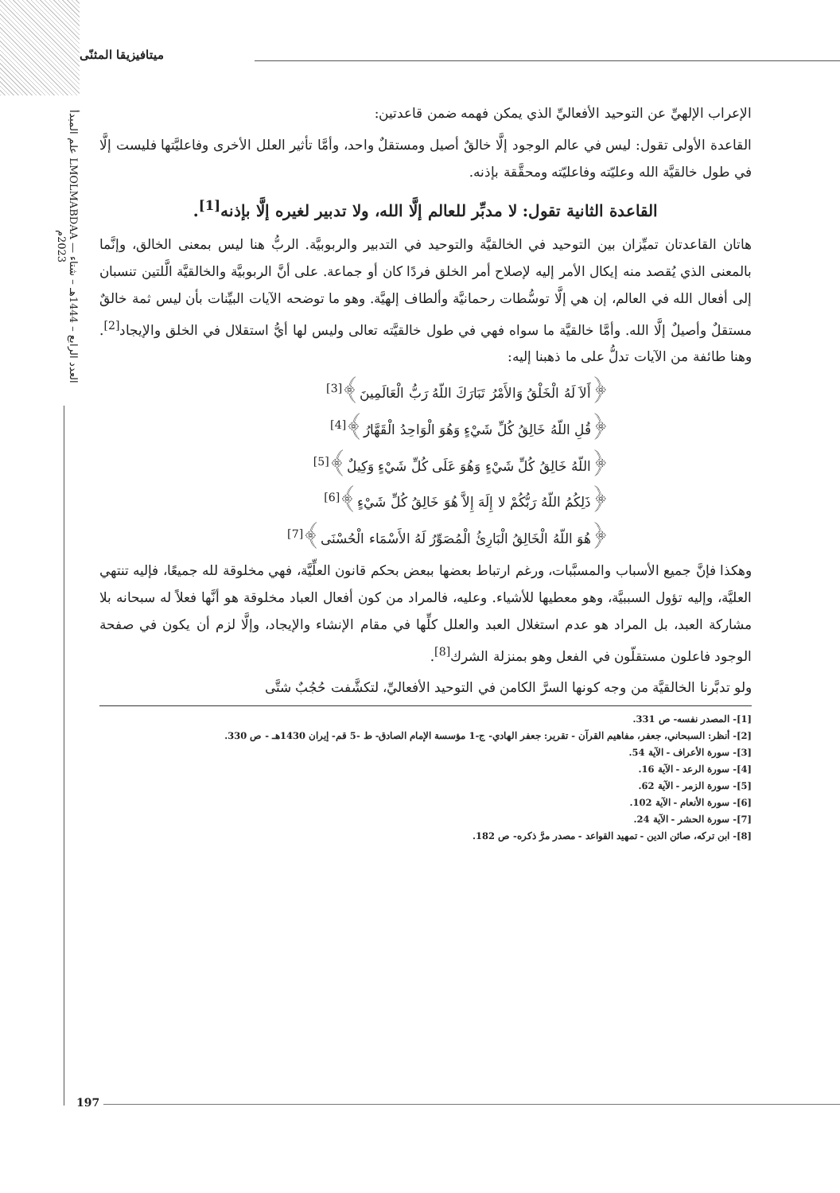علم المبدأ LMOLMABDAA — العدد الرابع – 1444هـ – شتاء 2023م
ميتافيزيقا المثنّى
الإعراب الإلهيِّ عن التوحيد الأفعاليِّ الذي يمكن فهمه ضمن قاعدتين:
القاعدة الأولى تقول: ليس في عالم الوجود إلَّا خالقٌ أصيل ومستقلٌ واحد، وأمَّا تأثير العلل الأخرى وفاعليَّتها فليست إلَّا في طول خالقيَّة الله وعليّته وفاعليّته ومحقَّقة بإذنه.
القاعدة الثانية تقول: لا مدبِّر للعالم إلَّا الله، ولا تدبير لغيره إلَّا بإذنه<sup>[1]</sup>.
هاتان القاعدتان تميِّزان بين التوحيد في الخالقيَّة والتوحيد في التدبير والربوبيَّة. الربُّ هنا ليس بمعنى الخالق، وإنَّما بالمعنى الذي يُقصد منه إيكال الأمر إليه لإصلاح أمر الخلق فردًا كان أو جماعة. على أنَّ الربوبيَّة والخالقيَّة الَّلتين تنسبان إلى أفعال الله في العالم، إن هي إلَّا توسُّطات رحمانيَّة وألطاف إلهيَّة. وهو ما توضحه الآيات البيِّنات بأن ليس ثمة خالقٌ مستقلٌ وأصيلٌ إلَّا الله. وأمَّا خالقيَّة ما سواه فهي في طول خالقيَّته تعالى وليس لها أيُّ استقلال في الخلق والإيجاد<sup>[2]</sup>. وهنا طائفة من الآيات تدلُّ على ما ذهبنا إليه:
﴿أَلاَ لَهُ الْخَلْقُ وَالأَمْرُ تَبَارَكَ اللّهُ رَبُّ الْعَالَمِينَ﴾<sup>[3]</sup>
﴿قُلِ اللّهُ خَالِقُ كُلِّ شَيْءٍ وَهُوَ الْوَاحِدُ الْقَهَّارُ﴾<sup>[4]</sup>
﴿اللّهُ خَالِقُ كُلِّ شَيْءٍ وَهُوَ عَلَى كُلِّ شَيْءٍ وَكِيلٌ﴾<sup>[5]</sup>
﴿ذَلِكُمُ اللّهُ رَبُّكُمْ لا إِلَهَ إِلاَّ هُوَ خَالِقُ كُلِّ شَيْءٍ﴾<sup>[6]</sup>
﴿هُوَ اللّهُ الْخَالِقُ الْبَارِئُ الْمُصَوِّرُ لَهُ الأَسْمَاء الْحُسْنَى﴾<sup>[7]</sup>
وهكذا فإنَّ جميع الأسباب والمسبَّبات، ورغم ارتباط بعضها ببعض بحكم قانون العلِّيَّة، فهي مخلوقة لله جميعًا، فإليه تنتهي العليَّة، وإليه تؤول السببيَّة، وهو معطيها للأشياء. وعليه، فالمراد من كون أفعال العباد مخلوقة هو أنَّها فعلاً له سبحانه بلا مشاركة العبد، بل المراد هو عدم استغلال العبد والعلل كلِّها في مقام الإنشاء والإيجاد، وإلَّا لزم أن يكون في صفحة الوجود فاعلون مستقلّون في الفعل وهو بمنزلة الشرك<sup>[8]</sup>.
ولو تدبَّرنا الخالقيَّة من وجه كونها السرَّ الكامن في التوحيد الأفعاليِّ، لتكشَّفت حُجُبٌ شتَّى
[1]- المصدر نفسه- ص 331.
[2]- أنظر: السبحاني، جعفر، مفاهيم القرآن - تقرير: جعفر الهادي- ج-1 مؤسسة الإمام الصادق- ط -5 قم- إيران 1430هـ - ص 330.
[3]- سورة الأعراف - الآية 54.
[4]- سورة الرعد - الآية 16.
[5]- سورة الزمر - الآية 62.
[6]- سورة الأنعام - الآية 102.
[7]- سورة الحشر - الآية 24.
[8]- ابن تركه، صائن الدين - تمهيد القواعد - مصدر مرَّ ذكره- ص 182.
197